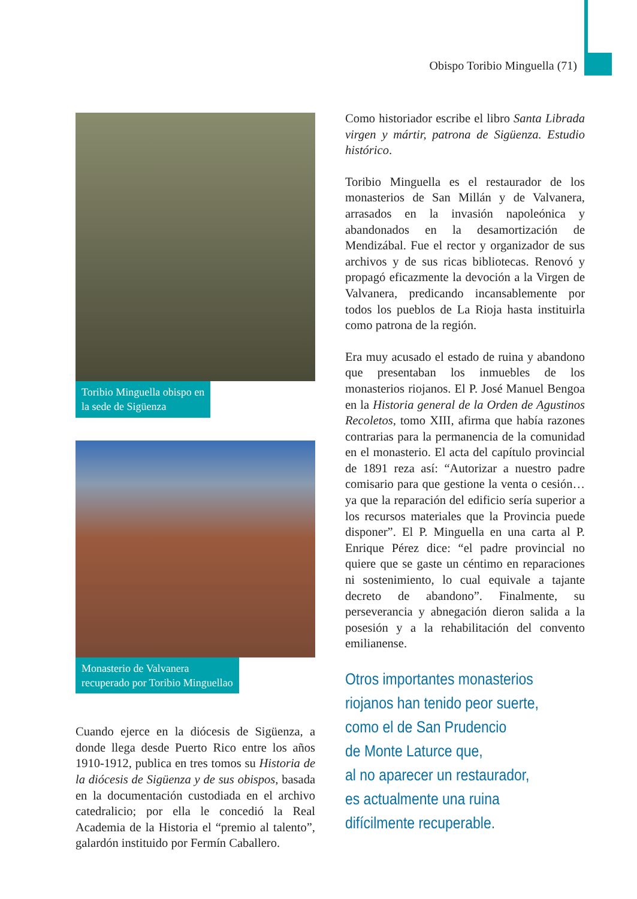Obispo Toribio Minguella (71)
Toribio Minguella obispo en
la sede de Sigüenza
Monasterio de Valvanera
recuperado por Toribio Minguellao
Cuando ejerce en la diócesis de Sigüenza, a donde llega desde Puerto Rico entre los años 1910-1912, publica en tres tomos su Historia de la diócesis de Sigüenza y de sus obispos, basada en la documentación custodiada en el archivo catedralicio; por ella le concedió la Real Academia de la Historia el “premio al talento”, galardón instituido por Fermín Caballero.
Como historiador escribe el libro Santa Librada virgen y mártir, patrona de Sigüenza. Estudio histórico.
Toribio Minguella es el restaurador de los monasterios de San Millán y de Valvanera, arrasados en la invasión napoleónica y abandonados en la desamortización de Mendizábal. Fue el rector y organizador de sus archivos y de sus ricas bibliotecas. Renovó y propagó eficazmente la devoción a la Virgen de Valvanera, predicando incansablemente por todos los pueblos de La Rioja hasta instituirla como patrona de la región.
Era muy acusado el estado de ruina y abandono que presentaban los inmuebles de los monasterios riojanos. El P. José Manuel Bengoa en la Historia general de la Orden de Agustinos Recoletos, tomo XIII, afirma que había razones contrarias para la permanencia de la comunidad en el monasterio. El acta del capítulo provincial de 1891 reza así: “Autorizar a nuestro padre comisario para que gestione la venta o cesión… ya que la reparación del edificio sería superior a los recursos materiales que la Provincia puede disponer”. El P. Minguella en una carta al P. Enrique Pérez dice: “el padre provincial no quiere que se gaste un céntimo en reparaciones ni sostenimiento, lo cual equivale a tajante decreto de abandono”. Finalmente, su perseverancia y abnegación dieron salida a la posesión y a la rehabilitación del convento emilianense.
Otros importantes monasterios
riojanos han tenido peor suerte,
como el de San Prudencio
de Monte Laturce que,
al no aparecer un restaurador,
es actualmente una ruina
difícilmente recuperable.